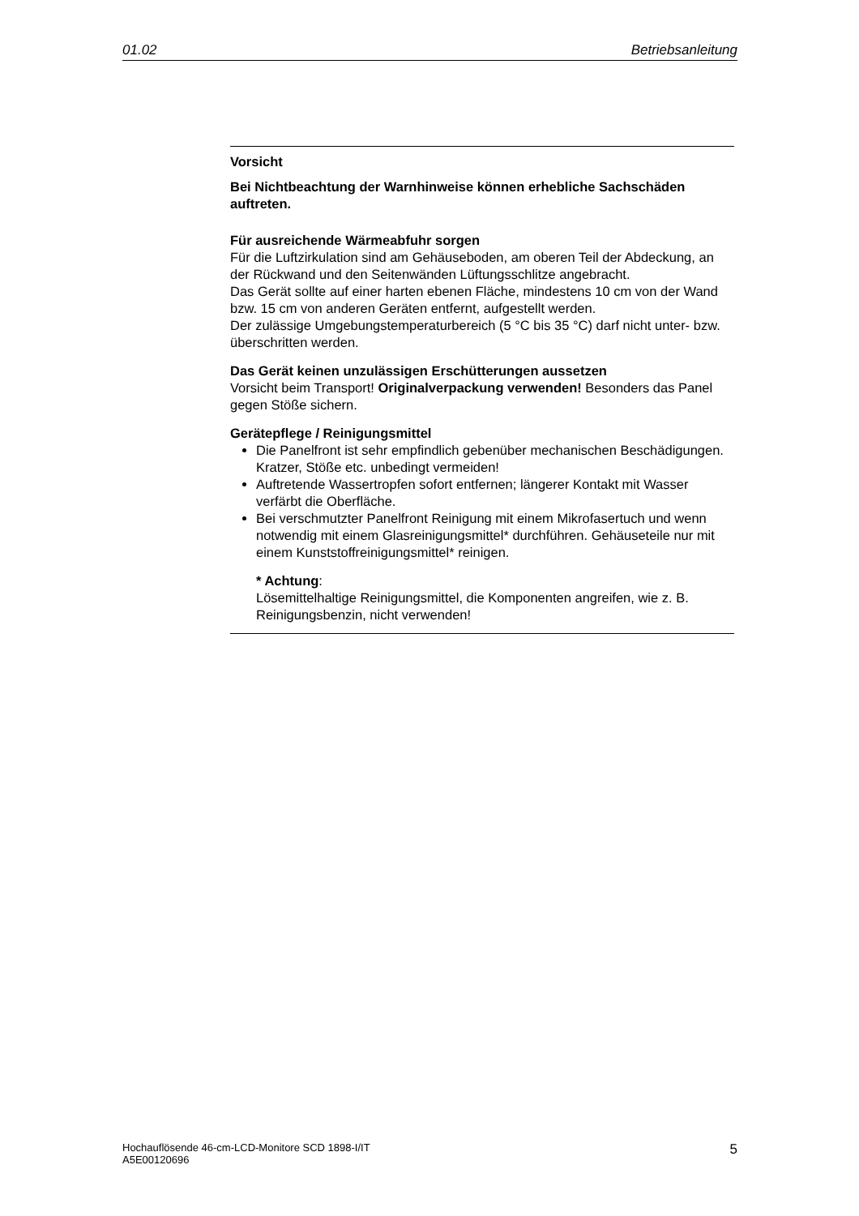01.02 Betriebsanleitung
Vorsicht
Bei Nichtbeachtung der Warnhinweise können erhebliche Sachschäden auftreten.
Für ausreichende Wärmeabfuhr sorgen
Für die Luftzirkulation sind am Gehäuseboden, am oberen Teil der Abdeckung, an der Rückwand und den Seitenwänden Lüftungsschlitze angebracht.
Das Gerät sollte auf einer harten ebenen Fläche, mindestens 10 cm von der Wand bzw. 15 cm von anderen Geräten entfernt, aufgestellt werden.
Der zulässige Umgebungstemperaturbereich (5 °C bis 35 °C) darf nicht unter- bzw. überschritten werden.
Das Gerät keinen unzulässigen Erschütterungen aussetzen
Vorsicht beim Transport! Originalverpackung verwenden! Besonders das Panel gegen Stöße sichern.
Gerätepflege / Reinigungsmittel
Die Panelfront ist sehr empfindlich gebenüber mechanischen Beschädigungen. Kratzer, Stöße etc. unbedingt vermeiden!
Auftretende Wassertropfen sofort entfernen; längerer Kontakt mit Wasser verfärbt die Oberfläche.
Bei verschmutzter Panelfront Reinigung mit einem Mikrofasertuch und wenn notwendig mit einem Glasreinigungsmittel* durchführen. Gehäuseteile nur mit einem Kunststoffreinigungsmittel* reinigen.
* Achtung:
Lösemittelhaltige Reinigungsmittel, die Komponenten angreifen, wie z. B. Reinigungsbenzin, nicht verwenden!
Hochauflösende 46-cm-LCD-Monitore SCD 1898-I/IT
A5E00120696 5